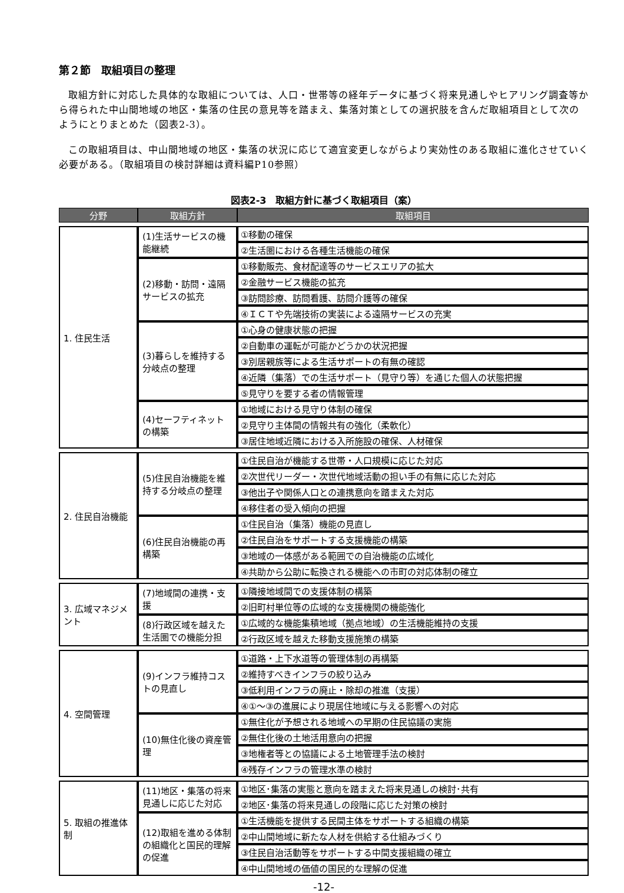第２節　取組項目の整理
取組方針に対応した具体的な取組については、人口・世帯等の経年データに基づく将来見通しやヒアリング調査等から得られた中山間地域の地区・集落の住民の意見等を踏まえ、集落対策としての選択肢を含んだ取組項目として次のようにとりまとめた（図表2-3）。
この取組項目は、中山間地域の地区・集落の状況に応じて適宜変更しながらより実効性のある取組に進化させていく必要がある。（取組項目の検討詳細は資料編P10参照）
図表2-3　取組方針に基づく取組項目（案）
| 分野 | 取組方針 | 取組項目 |
| --- | --- | --- |
| 1. 住民生活 | (1)生活サービスの機能継続 | ①移動の確保 |
| | | ②生活圏における各種生活機能の確保 |
| | (2)移動・訪問・遠隔サービスの拡充 | ①移動販売、食材配達等のサービスエリアの拡大 |
| | | ②金融サービス機能の拡充 |
| | | ③訪問診療、訪問看護、訪問介護等の確保 |
| | | ④ＩＣＴや先端技術の実装による遠隔サービスの充実 |
| | (3)暮らしを維持する分岐点の整理 | ①心身の健康状態の把握 |
| | | ②自動車の運転が可能かどうかの状況把握 |
| | | ③別居親族等による生活サポートの有無の確認 |
| | | ④近隣（集落）での生活サポート（見守り等）を通じた個人の状態把握 |
| | | ⑤見守りを要する者の情報管理 |
| | (4)セーフティネットの構築 | ①地域における見守り体制の確保 |
| | | ②見守り主体間の情報共有の強化（柔軟化） |
| | | ③居住地域近隣における入所施設の確保、人材確保 |
| 2. 住民自治機能 | (5)住民自治機能を維持する分岐点の整理 | ①住民自治が機能する世帯・人口規模に応じた対応 |
| | | ②次世代リーダー・次世代地域活動の担い手の有無に応じた対応 |
| | | ③他出子や関係人口との連携意向を踏まえた対応 |
| | | ④移住者の受入傾向の把握 |
| | (6)住民自治機能の再構築 | ①住民自治（集落）機能の見直し |
| | | ②住民自治をサポートする支援機能の構築 |
| | | ③地域の一体感がある範囲での自治機能の広域化 |
| | | ④共助から公助に転換される機能への市町の対応体制の確立 |
| 3. 広域マネジメント | (7)地域間の連携・支援 | ①隣接地域間での支援体制の構築 |
| | | ②旧町村単位等の広域的な支援機関の機能強化 |
| | (8)行政区域を越えた生活圏での機能分担 | ①広域的な機能集積地域（拠点地域）の生活機能維持の支援 |
| | | ②行政区域を越えた移動支援施策の構築 |
| 4. 空間管理 | (9)インフラ維持コストの見直し | ①道路・上下水道等の管理体制の再構築 |
| | | ②維持すべきインフラの絞り込み |
| | | ③低利用インフラの廃止・除却の推進（支援） |
| | | ④①～③の進展により現居住地域に与える影響への対応 |
| | (10)無住化後の資産管理 | ①無住化が予想される地域への早期の住民協議の実施 |
| | | ②無住化後の土地活用意向の把握 |
| | | ③地権者等との協議による土地管理手法の検討 |
| | | ④残存インフラの管理水準の検討 |
| 5. 取組の推進体制 | (11)地区・集落の将来見通しに応じた対応 | ①地区･集落の実態と意向を踏まえた将来見通しの検討･共有 |
| | | ②地区･集落の将来見通しの段階に応じた対策の検討 |
| | (12)取組を進める体制の組織化と国民的理解の促進 | ①生活機能を提供する民間主体をサポートする組織の構築 |
| | | ②中山間地域に新たな人材を供給する仕組みづくり |
| | | ③住民自治活動等をサポートする中間支援組織の確立 |
| | | ④中山間地域の価値の国民的な理解の促進 |
-12-